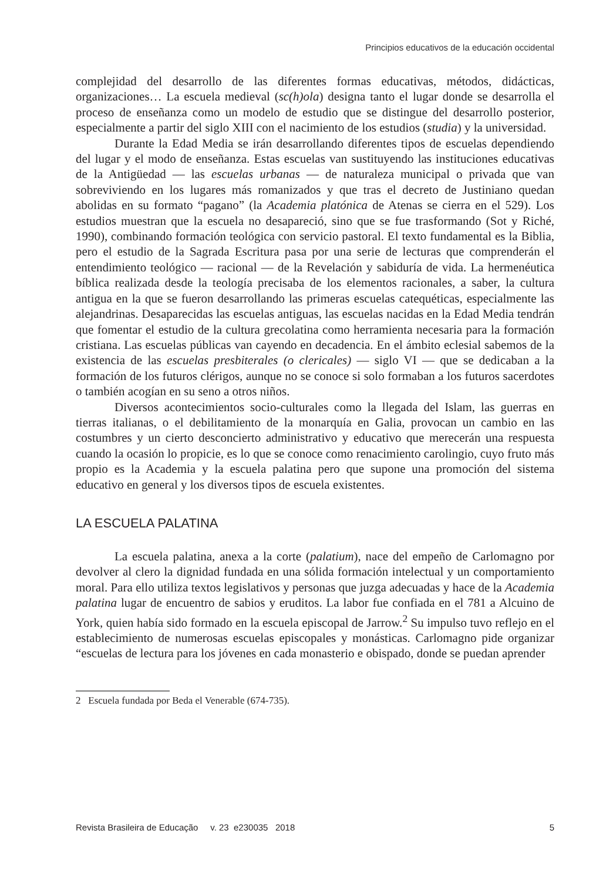Principios educativos de la educación occidental
complejidad del desarrollo de las diferentes formas educativas, métodos, didácticas, organizaciones… La escuela medieval (sc(h)ola) designa tanto el lugar donde se desarrolla el proceso de enseñanza como un modelo de estudio que se distingue del desarrollo posterior, especialmente a partir del siglo XIII con el nacimiento de los estudios (studia) y la universidad.
Durante la Edad Media se irán desarrollando diferentes tipos de escuelas dependiendo del lugar y el modo de enseñanza. Estas escuelas van sustituyendo las instituciones educativas de la Antigüedad — las escuelas urbanas — de naturaleza municipal o privada que van sobreviviendo en los lugares más romanizados y que tras el decreto de Justiniano quedan abolidas en su formato “pagano” (la Academia platónica de Atenas se cierra en el 529). Los estudios muestran que la escuela no desapareció, sino que se fue trasformando (Sot y Riché, 1990), combinando formación teológica con servicio pastoral. El texto fundamental es la Biblia, pero el estudio de la Sagrada Escritura pasa por una serie de lecturas que comprenderán el entendimiento teológico — racional — de la Revelación y sabiduría de vida. La hermenéutica bíblica realizada desde la teología precisaba de los elementos racionales, a saber, la cultura antigua en la que se fueron desarrollando las primeras escuelas catequéticas, especialmente las alejandrinas. Desaparecidas las escuelas antiguas, las escuelas nacidas en la Edad Media tendrán que fomentar el estudio de la cultura grecolatina como herramienta necesaria para la formación cristiana. Las escuelas públicas van cayendo en decadencia. En el ámbito eclesial sabemos de la existencia de las escuelas presbiterales (o clericales) — siglo VI — que se dedicaban a la formación de los futuros clérigos, aunque no se conoce si solo formaban a los futuros sacerdotes o también acogían en su seno a otros niños.
Diversos acontecimientos socio-culturales como la llegada del Islam, las guerras en tierras italianas, o el debilitamiento de la monarquía en Galia, provocan un cambio en las costumbres y un cierto desconcierto administrativo y educativo que merecerán una respuesta cuando la ocasión lo propicie, es lo que se conoce como renacimiento carolingio, cuyo fruto más propio es la Academia y la escuela palatina pero que supone una promoción del sistema educativo en general y los diversos tipos de escuela existentes.
LA ESCUELA PALATINA
La escuela palatina, anexa a la corte (palatium), nace del empeño de Carlomagno por devolver al clero la dignidad fundada en una sólida formación intelectual y un comportamiento moral. Para ello utiliza textos legislativos y personas que juzga adecuadas y hace de la Academia palatina lugar de encuentro de sabios y eruditos. La labor fue confiada en el 781 a Alcuino de York, quien había sido formado en la escuela episcopal de Jarrow.<sup>2</sup> Su impulso tuvo reflejo en el establecimiento de numerosas escuelas episcopales y monásticas. Carlomagno pide organizar “escuelas de lectura para los jóvenes en cada monasterio e obispado, donde se puedan aprender
2 Escuela fundada por Beda el Venerable (674-735).
Revista Brasileira de Educação v. 23 e230035 2018 5